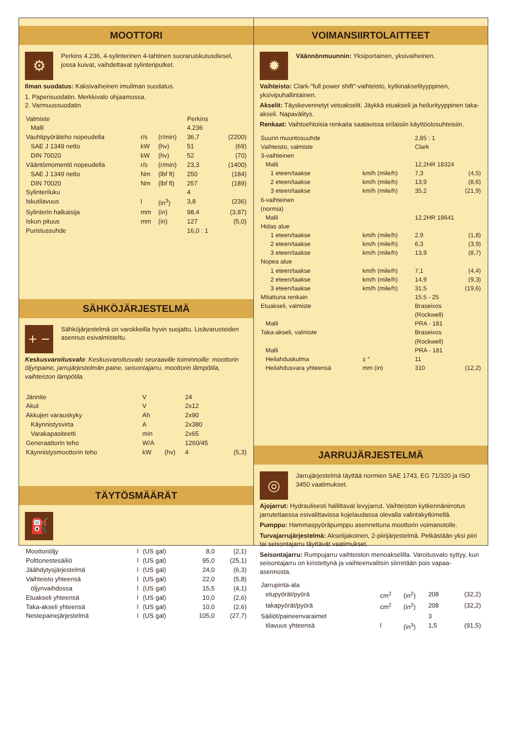MOOTTORI
⚙
Perkins 4.236, 4-sylinterinen 4-tahtinen suoraruiskutusdiesel, jossa kuivat, vaihdettavat sylinteriputket.
Ilman suodatus: Kaksivaiheinen imuilman suodatus.
1. Paperisuodatin. Merkkivalo ohjaamossa.
2. Varmuussuodatin
| Valmiste | | | Perkins | |
| Malli | | | 4.236 | |
| Vauhtipyöräteho nopeudella | r/s | (r/min) | 36,7 | (2200) |
| SAE J 1349 netto | kW | (hv) | 51 | (69) |
| DIN 70020 | kW | (hv) | 52 | (70) |
| Vääntömomentti nopeudella | r/s | (r/min) | 23,3 | (1400) |
| SAE J 1349 netto | Nm | (lbf ft) | 250 | (184) |
| DIN 70020 | Nm | (lbf ft) | 257 | (189) |
| Sylinteriluku | | | 4 | |
| Iskutilavuus | l | (in<sup>3</sup>) | 3,8 | (236) |
| Sylinterin halkaisija | mm | (in) | 98,4 | (3,87) |
| Iskun pituus | mm | (in) | 127 | (5,0) |
| Puristussuhde | | | 16,0 : 1 | |
SÄHKÖJÄRJESTELMÄ
+ −
Sähköjärjestelmä on varokkeilla hyvin suojattu. Lisävarusteiden asennus esivalmisteltu.
Keskusvaroitusvalo: Keskusvaroitusvalo seuraaville toiminnoille: moottorin öljynpaine, jarrujärjestelmän paine, seisontajarru, moottorin lämpötila, vaihteiston lämpötila.
| Jännite | V | | 24 | |
| Akut | V | | 2x12 | |
| Akkujen varauskyky | Ah | | 2x90 | |
| Käynnistysvirta | A | | 2x380 | |
| Varakapasiteetti | min | | 2x65 | |
| Generaattorin teho | W/A | | 1260/45 | |
| Käynnistysmoottorin teho | kW | (hv) | 4 | (5,3) |
TÄYTÖSMÄÄRÄT
⛽
| Moottoriöljy | l | (US gal) | 8,0 | (2,1) |
| Polttonestesäiliö | l | (US gal) | 95,0 | (25,1) |
| Jäähdytysjärjestelmä | l | (US gal) | 24,0 | (6,3) |
| Vaihteisto yhteensä | l | (US gal) | 22,0 | (5,8) |
| öljynvaihdossa | l | (US gal) | 15,5 | (4,1) |
| Etuakseli yhteensä | l | (US gal) | 10,0 | (2,6) |
| Taka-akseli yhteensä | l | (US gal) | 10,0 | (2,6) |
| Nestepainejärjestelmä | l | (US gal) | 105,0 | (27,7) |
VOIMANSIIRTOLAITTEET
✹
Väännönmuunnin: Yksiportainen, yksivaiheinen.
Vaihteisto: Clark-"full power shift"-vaihteisto, kytkinakselityyppinen, yksivipuhallintainen.
Akselit: Täyskevennetyt vetoakselit. Jäykkä etuakseli ja heilurityyppinen taka-akseli. Napavälitys.
Renkaat: Vaihtoehtoisia renkaita saatavissa erilaisiin käyttöolosuhteisiin.
| Suurin muuntosuuhde | | 2,85 : 1 | |
| Vaihteisto, valmiste | | Clark | |
| 3-vaihteinen | | | |
| Malli | | 12,2HR 18324 | |
| 1 eteen/taakse | km/h (mile/h) | 7,3 | (4,5) |
| 2 eteen/taakse | km/h (mile/h) | 13,9 | (8,6) |
| 3 eteen/taakse | km/h (mile/h) | 35,2 | (21,9) |
| 6-vaihteinen (normia) | | | |
| Malli | | 12,2HR 18641 | |
| Hidas alue | | | |
| 1 eteen/taakse | km/h (mile/h) | 2,9 | (1,8) |
| 2 eteen/taakse | km/h (mile/h) | 6,3 | (3,9) |
| 3 eteen/taakse | km/h (mile/h) | 13,9 | (8,7) |
| Nopea alue | | | |
| 1 eteen/taakse | km/h (mile/h) | 7,1 | (4,4) |
| 2 eteen/taakse | km/h (mile/h) | 14,9 | (9,3) |
| 3 eteen/taakse | km/h (mile/h) | 31,5 | (19,6) |
| Mitattuna renkain | | 15.5 - 25 | |
| Etuakseli, valmiste | | Braseixos (Rockwell) | |
| Malli | | PRA - 181 | |
| Taka-akseli, valmiste | | Braseixos (Rockwell) | |
| Malli | | PRA - 181 | |
| Heilahduskulma | ± ° | 11 | |
| Heilahdusvara yhteensä | mm (in) | 310 | (12,2) |
JARRUJÄRJESTELMÄ
◎
Jarrujärjestelmä täyttää normien SAE 1743, EG 71/320 ja ISO 3450 vaatimukset.
Ajojarrut: Hydraulisesti hallittavat levyjarrut. Vaihteiston kytkennänirrotus jarrutettaessa esivalittavissa kojelaudassa olevalla valintakytkimellä.
Pumppu: Hammaspyöräpumppu asennettuna moottorin voimanotolle.
Turvajarrujärjestelmä: Akselijakoinen, 2-piirijärjestelmä. Pelkästään yksi piiri tai seisontajarru täyttävät vaatimukset.
Seisontajarru: Rumpujarru vaihteiston menoakselilla. Varoitusvalo syttyy, kun seisontajarru on kiristettynä ja vaihteenvalitsin siirretään pois vapaa-asennosta.
| Jarrupinta-ala | | | | |
| etupyörät/pyörä | cm<sup>2</sup> | (in<sup>2</sup>) | 208 | (32,2) |
| takapyörät/pyörä | cm<sup>2</sup> | (in<sup>2</sup>) | 208 | (32,2) |
| Säiliöt/paineenvaraimet | | | 3 | |
| tilavuus yhteensä | l | (in<sup>3</sup>) | 1,5 | (91,5) |